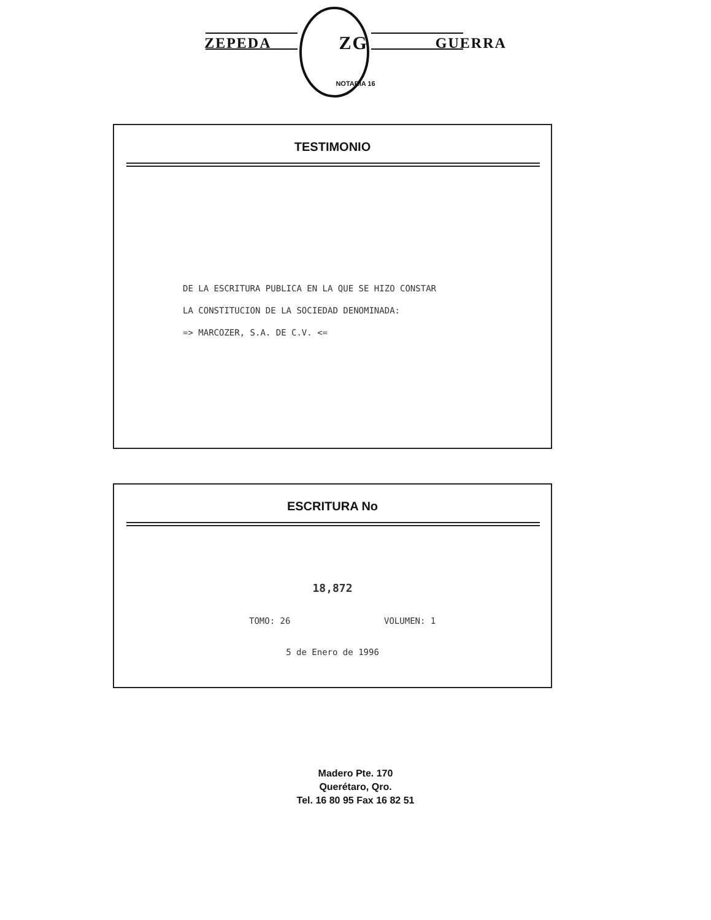ZEPEDA ZG GUERRA
NOTARIA 16
TESTIMONIO
DE LA ESCRITURA PUBLICA EN LA QUE SE HIZO CONSTAR
LA CONSTITUCION DE LA SOCIEDAD DENOMINADA:
=> MARCOZER, S.A. DE C.V. <=
ESCRITURA No
18,872
TOMO: 26 VOLUMEN: 1
5 de Enero de 1996
Madero Pte. 170
Querétaro, Qro.
Tel. 16 80 95 Fax 16 82 51